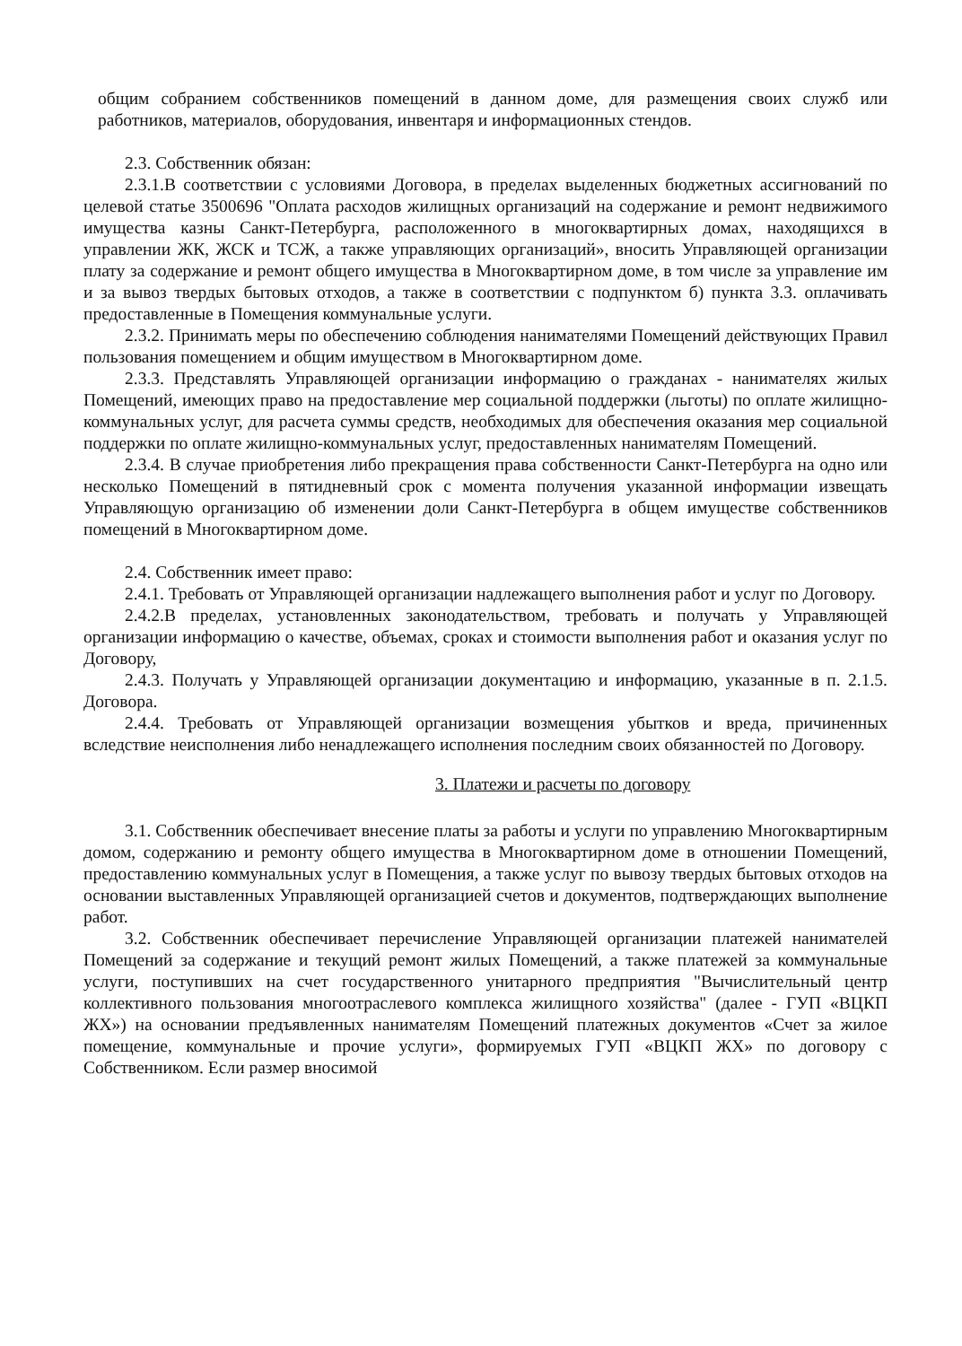общим собранием собственников помещений в данном доме, для размещения своих служб или работников, материалов, оборудования, инвентаря и информационных стендов.
2.3. Собственник обязан:
2.3.1.В соответствии с условиями Договора, в пределах выделенных бюджетных ассигнований по целевой статье 3500696 "Оплата расходов жилищных организаций на содержание и ремонт недвижимого имущества казны Санкт-Петербурга, расположенного в многоквартирных домах, находящихся в управлении ЖК, ЖСК и ТСЖ, а также управляющих организаций», вносить Управляющей организации плату за содержание и ремонт общего имущества в Многоквартирном доме, в том числе за управление им и за вывоз твердых бытовых отходов, а также в соответствии с подпунктом б) пункта 3.3. оплачивать предоставленные в Помещения коммунальные услуги.
2.3.2. Принимать меры по обеспечению соблюдения нанимателями Помещений действующих Правил пользования помещением и общим имуществом в Многоквартирном доме.
2.3.3. Представлять Управляющей организации информацию о гражданах - нанимателях жилых Помещений, имеющих право на предоставление мер социальной поддержки (льготы) по оплате жилищно-коммунальных услуг, для расчета суммы средств, необходимых для обеспечения оказания мер социальной поддержки по оплате жилищно-коммунальных услуг, предоставленных нанимателям Помещений.
2.3.4. В случае приобретения либо прекращения права собственности Санкт-Петербурга на одно или несколько Помещений в пятидневный срок с момента получения указанной информации извещать Управляющую организацию об изменении доли Санкт-Петербурга в общем имуществе собственников помещений в Многоквартирном доме.
2.4. Собственник имеет право:
2.4.1. Требовать от Управляющей организации надлежащего выполнения работ и услуг по Договору.
2.4.2.В пределах, установленных законодательством, требовать и получать у Управляющей организации информацию о качестве, объемах, сроках и стоимости выполнения работ и оказания услуг по Договору,
2.4.3. Получать у Управляющей организации документацию и информацию, указанные в п. 2.1.5. Договора.
2.4.4. Требовать от Управляющей организации возмещения убытков и вреда, причиненных вследствие неисполнения либо ненадлежащего исполнения последним своих обязанностей по Договору.
3. Платежи и расчеты по договору
3.1. Собственник обеспечивает внесение платы за работы и услуги по управлению Многоквартирным домом, содержанию и ремонту общего имущества в Многоквартирном доме в отношении Помещений, предоставлению коммунальных услуг в Помещения, а также услуг по вывозу твердых бытовых отходов на основании выставленных Управляющей организацией счетов и документов, подтверждающих выполнение работ.
3.2. Собственник обеспечивает перечисление Управляющей организации платежей нанимателей Помещений за содержание и текущий ремонт жилых Помещений, а также платежей за коммунальные услуги, поступивших на счет государственного унитарного предприятия "Вычислительный центр коллективного пользования многоотраслевого комплекса жилищного хозяйства" (далее - ГУП «ВЦКП ЖХ») на основании предъявленных нанимателям Помещений платежных документов «Счет за жилое помещение, коммунальные и прочие услуги», формируемых ГУП «ВЦКП ЖХ» по договору с Собственником. Если размер вносимой